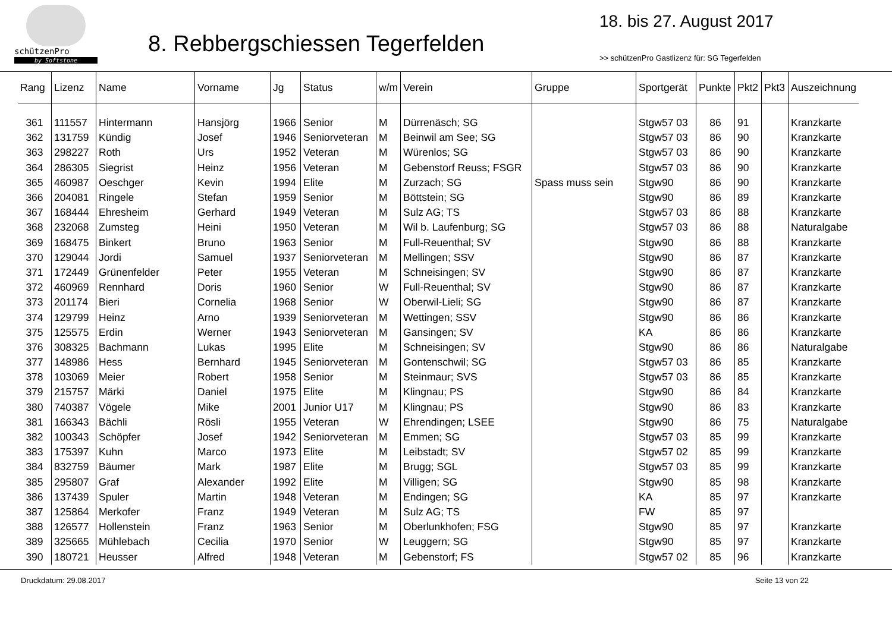schützenPro
by Softstone
8. Rebbergschiessen Tegerfelden
18. bis 27. August 2017
>> schützenPro Gastlizenz für: SG Tegerfelden
| Rang | Lizenz | Name | Vorname | Jg | Status | w/m | Verein | Gruppe | Sportgerät | Punkte | Pkt2 | Pkt3 | Auszeichnung |
| --- | --- | --- | --- | --- | --- | --- | --- | --- | --- | --- | --- | --- | --- |
| 361 | 111557 | Hintermann | Hansjörg | 1966 | Senior | M | Dürrenäsch; SG | | Stgw57 03 | 86 | 91 | | Kranzkarte |
| 362 | 131759 | Kündig | Josef | 1946 | Seniorveteran | M | Beinwil am See; SG | | Stgw57 03 | 86 | 90 | | Kranzkarte |
| 363 | 298227 | Roth | Urs | 1952 | Veteran | M | Würenlos; SG | | Stgw57 03 | 86 | 90 | | Kranzkarte |
| 364 | 286305 | Siegrist | Heinz | 1956 | Veteran | M | Gebenstorf Reuss; FSGR | | Stgw57 03 | 86 | 90 | | Kranzkarte |
| 365 | 460987 | Oeschger | Kevin | 1994 | Elite | M | Zurzach; SG | Spass muss sein | Stgw90 | 86 | 90 | | Kranzkarte |
| 366 | 204081 | Ringele | Stefan | 1959 | Senior | M | Böttstein; SG | | Stgw90 | 86 | 89 | | Kranzkarte |
| 367 | 168444 | Ehresheim | Gerhard | 1949 | Veteran | M | Sulz AG; TS | | Stgw57 03 | 86 | 88 | | Kranzkarte |
| 368 | 232068 | Zumsteg | Heini | 1950 | Veteran | M | Wil b. Laufenburg; SG | | Stgw57 03 | 86 | 88 | | Naturalgabe |
| 369 | 168475 | Binkert | Bruno | 1963 | Senior | M | Full-Reuenthal; SV | | Stgw90 | 86 | 88 | | Kranzkarte |
| 370 | 129044 | Jordi | Samuel | 1937 | Seniorveteran | M | Mellingen; SSV | | Stgw90 | 86 | 87 | | Kranzkarte |
| 371 | 172449 | Grünenfelder | Peter | 1955 | Veteran | M | Schneisingen; SV | | Stgw90 | 86 | 87 | | Kranzkarte |
| 372 | 460969 | Rennhard | Doris | 1960 | Senior | W | Full-Reuenthal; SV | | Stgw90 | 86 | 87 | | Kranzkarte |
| 373 | 201174 | Bieri | Cornelia | 1968 | Senior | W | Oberwil-Lieli; SG | | Stgw90 | 86 | 87 | | Kranzkarte |
| 374 | 129799 | Heinz | Arno | 1939 | Seniorveteran | M | Wettingen; SSV | | Stgw90 | 86 | 86 | | Kranzkarte |
| 375 | 125575 | Erdin | Werner | 1943 | Seniorveteran | M | Gansingen; SV | | KA | 86 | 86 | | Kranzkarte |
| 376 | 308325 | Bachmann | Lukas | 1995 | Elite | M | Schneisingen; SV | | Stgw90 | 86 | 86 | | Naturalgabe |
| 377 | 148986 | Hess | Bernhard | 1945 | Seniorveteran | M | Gontenschwil; SG | | Stgw57 03 | 86 | 85 | | Kranzkarte |
| 378 | 103069 | Meier | Robert | 1958 | Senior | M | Steinmaur; SVS | | Stgw57 03 | 86 | 85 | | Kranzkarte |
| 379 | 215757 | Märki | Daniel | 1975 | Elite | M | Klingnau; PS | | Stgw90 | 86 | 84 | | Kranzkarte |
| 380 | 740387 | Vögele | Mike | 2001 | Junior U17 | M | Klingnau; PS | | Stgw90 | 86 | 83 | | Kranzkarte |
| 381 | 166343 | Bächli | Rösli | 1955 | Veteran | W | Ehrendingen; LSEE | | Stgw90 | 86 | 75 | | Naturalgabe |
| 382 | 100343 | Schöpfer | Josef | 1942 | Seniorveteran | M | Emmen; SG | | Stgw57 03 | 85 | 99 | | Kranzkarte |
| 383 | 175397 | Kuhn | Marco | 1973 | Elite | M | Leibstadt; SV | | Stgw57 02 | 85 | 99 | | Kranzkarte |
| 384 | 832759 | Bäumer | Mark | 1987 | Elite | M | Brugg; SGL | | Stgw57 03 | 85 | 99 | | Kranzkarte |
| 385 | 295807 | Graf | Alexander | 1992 | Elite | M | Villigen; SG | | Stgw90 | 85 | 98 | | Kranzkarte |
| 386 | 137439 | Spuler | Martin | 1948 | Veteran | M | Endingen; SG | | KA | 85 | 97 | | Kranzkarte |
| 387 | 125864 | Merkofer | Franz | 1949 | Veteran | M | Sulz AG; TS | | FW | 85 | 97 | | |
| 388 | 126577 | Hollenstein | Franz | 1963 | Senior | M | Oberlunkhofen; FSG | | Stgw90 | 85 | 97 | | Kranzkarte |
| 389 | 325665 | Mühlebach | Cecilia | 1970 | Senior | W | Leuggern; SG | | Stgw90 | 85 | 97 | | Kranzkarte |
| 390 | 180721 | Heusser | Alfred | 1948 | Veteran | M | Gebenstorf; FS | | Stgw57 02 | 85 | 96 | | Kranzkarte |
Druckdatum: 29.08.2017 Seite 13 von 22